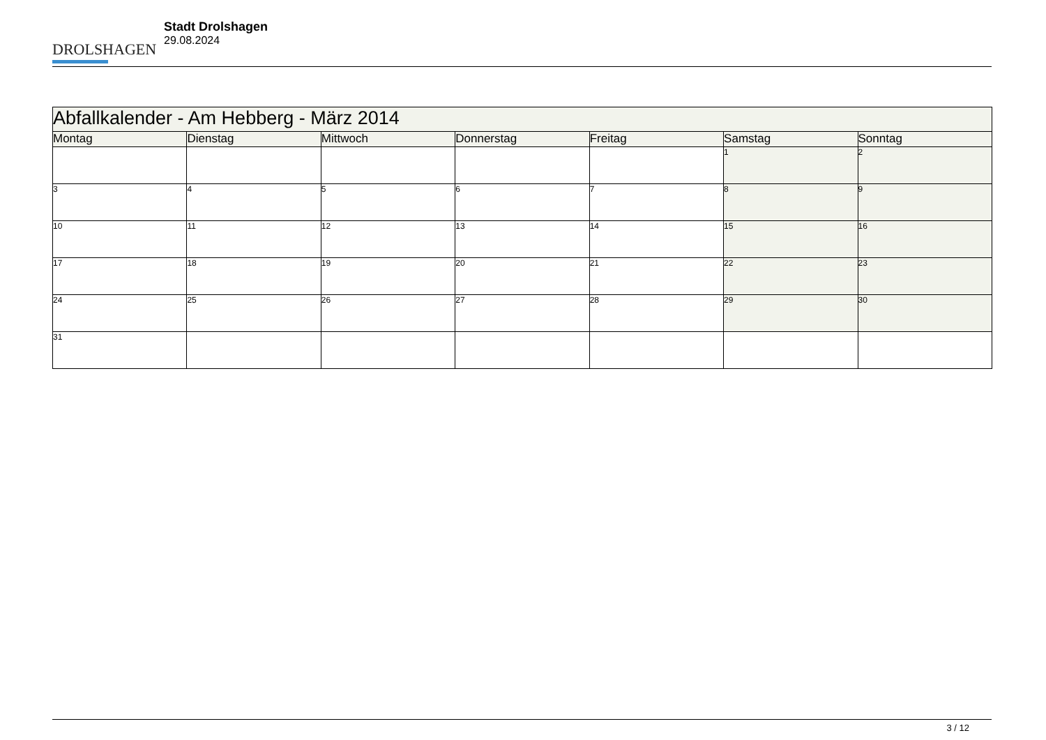DROLSHAGEN
Stadt Drolshagen
29.08.2024
| Abfallkalender - Am Hebberg - März 2014 | | | | | | |
| --- | --- | --- | --- | --- | --- | --- |
| Montag | Dienstag | Mittwoch | Donnerstag | Freitag | Samstag | Sonntag |
| | | | | | 1 | 2 |
| 3 | 4 | 5 | 6 | 7 | 8 | 9 |
| 10 | 11 | 12 | 13 | 14 | 15 | 16 |
| 17 | 18 | 19 | 20 | 21 | 22 | 23 |
| 24 | 25 | 26 | 27 | 28 | 29 | 30 |
| 31 | | | | | | |
3 / 12